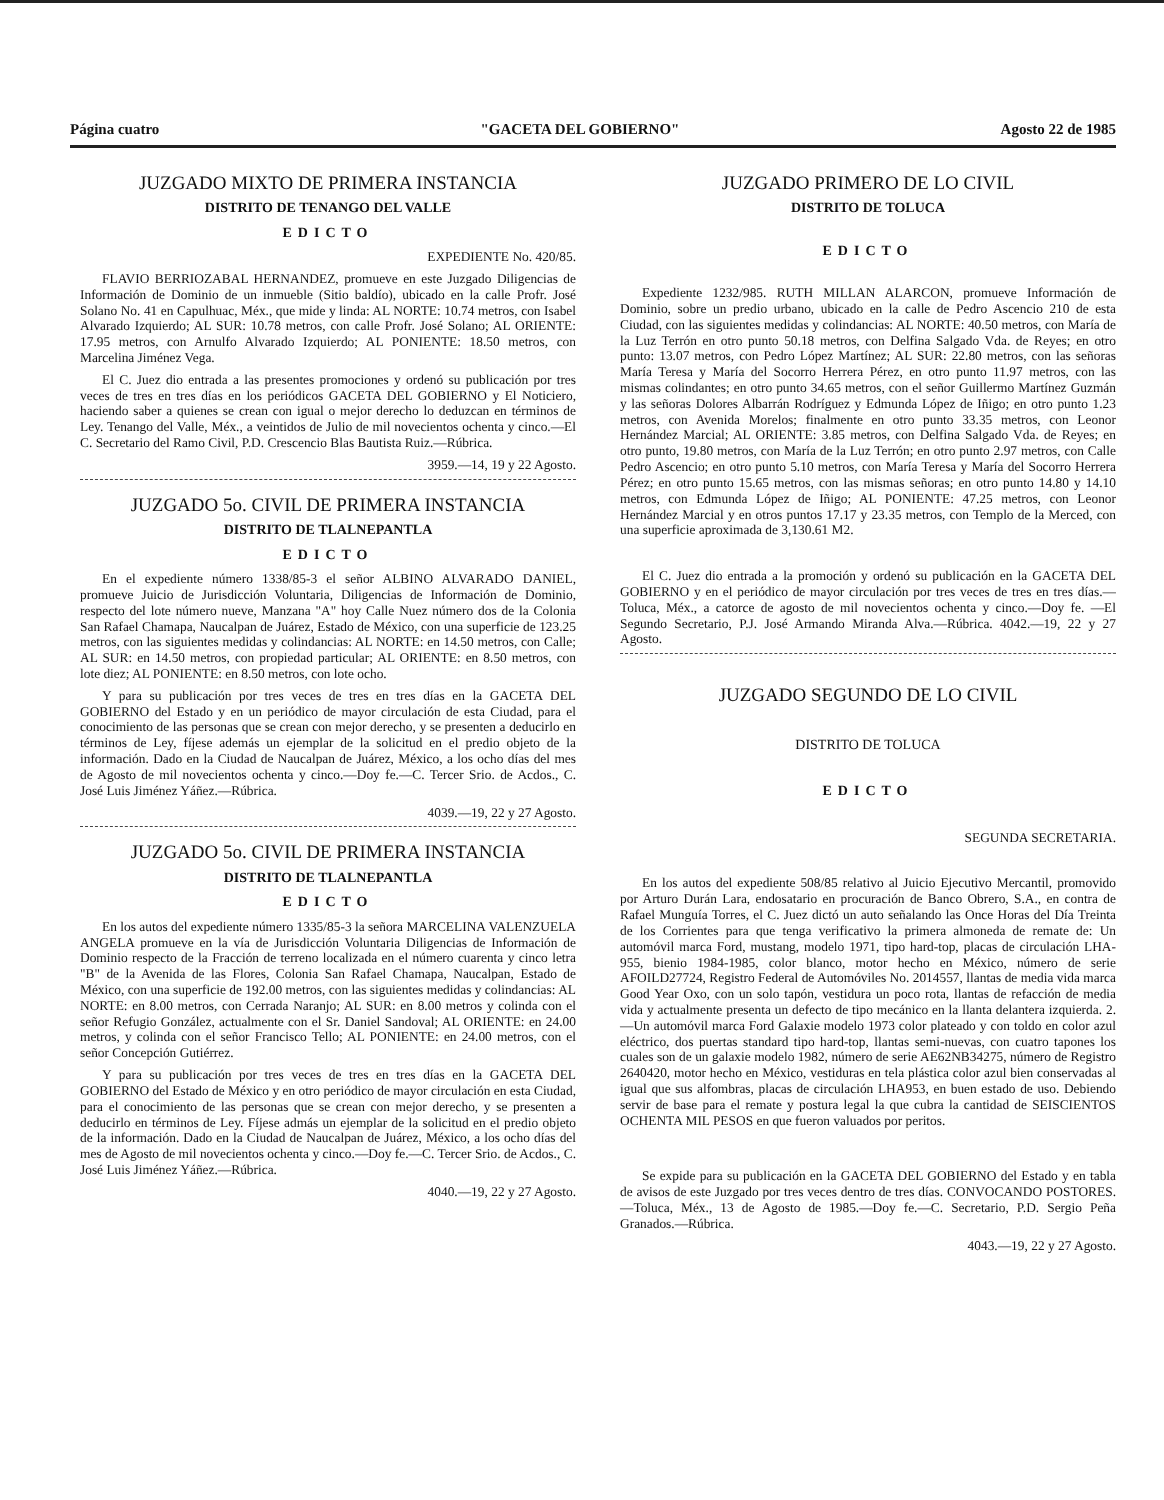Página cuatro "GACETA DEL GOBIERNO" Agosto 22 de 1985
JUZGADO MIXTO DE PRIMERA INSTANCIA
DISTRITO DE TENANGO DEL VALLE
EDICTO
EXPEDIENTE No. 420/85.
FLAVIO BERRIOZABAL HERNANDEZ, promueve en este Juzgado Diligencias de Información de Dominio de un inmueble (Sitio baldío), ubicado en la calle Profr. José Solano No. 41 en Capulhuac, Méx., que mide y linda: AL NORTE: 10.74 metros, con Isabel Alvarado Izquierdo; AL SUR: 10.78 metros, con calle Profr. José Solano; AL ORIENTE: 17.95 metros, con Arnulfo Alvarado Izquierdo; AL PONIENTE: 18.50 metros, con Marcelina Jiménez Vega.
El C. Juez dio entrada a las presentes promociones y ordenó su publicación por tres veces de tres en tres días en los periódicos GACETA DEL GOBIERNO y El Noticiero, haciendo saber a quienes se crean con igual o mejor derecho lo deduzcan en términos de Ley. Tenango del Valle, Méx., a veintidos de Julio de mil novecientos ochenta y cinco.—El C. Secretario del Ramo Civil, P.D. Crescencio Blas Bautista Ruiz.—Rúbrica.
3959.—14, 19 y 22 Agosto.
JUZGADO 5o. CIVIL DE PRIMERA INSTANCIA
DISTRITO DE TLALNEPANTLA
EDICTO
En el expediente número 1338/85-3 el señor ALBINO ALVARADO DANIEL, promueve Juicio de Jurisdicción Voluntaria, Diligencias de Información de Dominio, respecto del lote número nueve, Manzana "A" hoy Calle Nuez número dos de la Colonia San Rafael Chamapa, Naucalpan de Juárez, Estado de México, con una superficie de 123.25 metros, con las siguientes medidas y colindancias: AL NORTE: en 14.50 metros, con Calle; AL SUR: en 14.50 metros, con propiedad particular; AL ORIENTE: en 8.50 metros, con lote diez; AL PONIENTE: en 8.50 metros, con lote ocho.
Y para su publicación por tres veces de tres en tres días en la GACETA DEL GOBIERNO del Estado y en un periódico de mayor circulación de esta Ciudad, para el conocimiento de las personas que se crean con mejor derecho, y se presenten a deducirlo en términos de Ley, fíjese además un ejemplar de la solicitud en el predio objeto de la información. Dado en la Ciudad de Naucalpan de Juárez, México, a los ocho días del mes de Agosto de mil novecientos ochenta y cinco.—Doy fe.—C. Tercer Srio. de Acdos., C. José Luis Jiménez Yáñez.—Rúbrica.
4039.—19, 22 y 27 Agosto.
JUZGADO 5o. CIVIL DE PRIMERA INSTANCIA
DISTRITO DE TLALNEPANTLA
EDICTO
En los autos del expediente número 1335/85-3 la señora MARCELINA VALENZUELA ANGELA promueve en la vía de Jurisdicción Voluntaria Diligencias de Información de Dominio respecto de la Fracción de terreno localizada en el número cuarenta y cinco letra "B" de la Avenida de las Flores, Colonia San Rafael Chamapa, Naucalpan, Estado de México, con una superficie de 192.00 metros, con las siguientes medidas y colindancias: AL NORTE: en 8.00 metros, con Cerrada Naranjo; AL SUR: en 8.00 metros y colinda con el señor Refugio González, actualmente con el Sr. Daniel Sandoval; AL ORIENTE: en 24.00 metros, y colinda con el señor Francisco Tello; AL PONIENTE: en 24.00 metros, con el señor Concepción Gutiérrez.
Y para su publicación por tres veces de tres en tres días en la GACETA DEL GOBIERNO del Estado de México y en otro periódico de mayor circulación en esta Ciudad, para el conocimiento de las personas que se crean con mejor derecho, y se presenten a deducirlo en términos de Ley. Fíjese admás un ejemplar de la solicitud en el predio objeto de la información. Dado en la Ciudad de Naucalpan de Juárez, México, a los ocho días del mes de Agosto de mil novecientos ochenta y cinco.—Doy fe.—C. Tercer Srio. de Acdos., C. José Luis Jiménez Yáñez.—Rúbrica.
4040.—19, 22 y 27 Agosto.
JUZGADO PRIMERO DE LO CIVIL
DISTRITO DE TOLUCA
EDICTO
Expediente 1232/985. RUTH MILLAN ALARCON, promueve Información de Dominio, sobre un predio urbano, ubicado en la calle de Pedro Ascencio 210 de esta Ciudad, con las siguientes medidas y colindancias: AL NORTE: 40.50 metros, con María de la Luz Terrón en otro punto 50.18 metros, con Delfina Salgado Vda. de Reyes; en otro punto: 13.07 metros, con Pedro López Martínez; AL SUR: 22.80 metros, con las señoras María Teresa y María del Socorro Herrera Pérez, en otro punto 11.97 metros, con las mismas colindantes; en otro punto 34.65 metros, con el señor Guillermo Martínez Guzmán y las señoras Dolores Albarrán Rodríguez y Edmunda López de Iñigo; en otro punto 1.23 metros, con Avenida Morelos; finalmente en otro punto 33.35 metros, con Leonor Hernández Marcial; AL ORIENTE: 3.85 metros, con Delfina Salgado Vda. de Reyes; en otro punto, 19.80 metros, con María de la Luz Terrón; en otro punto 2.97 metros, con Calle Pedro Ascencio; en otro punto 5.10 metros, con María Teresa y María del Socorro Herrera Pérez; en otro punto 15.65 metros, con las mismas señoras; en otro punto 14.80 y 14.10 metros, con Edmunda López de Iñigo; AL PONIENTE: 47.25 metros, con Leonor Hernández Marcial y en otros puntos 17.17 y 23.35 metros, con Templo de la Merced, con una superficie aproximada de 3,130.61 M2.
El C. Juez dio entrada a la promoción y ordenó su publicación en la GACETA DEL GOBIERNO y en el periódico de mayor circulación por tres veces de tres en tres días.—Toluca, Méx., a catorce de agosto de mil novecientos ochenta y cinco.—Doy fe. —El Segundo Secretario, P.J. José Armando Miranda Alva.—Rúbrica. 4042.—19, 22 y 27 Agosto.
JUZGADO SEGUNDO DE LO CIVIL
DISTRITO DE TOLUCA
EDICTO
SEGUNDA SECRETARIA.
En los autos del expediente 508/85 relativo al Juicio Ejecutivo Mercantil, promovido por Arturo Durán Lara, endosatario en procuración de Banco Obrero, S.A., en contra de Rafael Munguía Torres, el C. Juez dictó un auto señalando las Once Horas del Día Treinta de los Corrientes para que tenga verificativo la primera almoneda de remate de: Un automóvil marca Ford, mustang, modelo 1971, tipo hard-top, placas de circulación LHA-955, bienio 1984-1985, color blanco, motor hecho en México, número de serie AFOILD27724, Registro Federal de Automóviles No. 2014557, llantas de media vida marca Good Year Oxo, con un solo tapón, vestidura un poco rota, llantas de refacción de media vida y actualmente presenta un defecto de tipo mecánico en la llanta delantera izquierda. 2.—Un automóvil marca Ford Galaxie modelo 1973 color plateado y con toldo en color azul eléctrico, dos puertas standard tipo hard-top, llantas semi-nuevas, con cuatro tapones los cuales son de un galaxie modelo 1982, número de serie AE62NB34275, número de Registro 2640420, motor hecho en México, vestiduras en tela plástica color azul bien conservadas al igual que sus alfombras, placas de circulación LHA953, en buen estado de uso. Debiendo servir de base para el remate y postura legal la que cubra la cantidad de SEISCIENTOS OCHENTA MIL PESOS en que fueron valuados por peritos.
Se expide para su publicación en la GACETA DEL GOBIERNO del Estado y en tabla de avisos de este Juzgado por tres veces dentro de tres días. CONVOCANDO POSTORES.—Toluca, Méx., 13 de Agosto de 1985.—Doy fe.—C. Secretario, P.D. Sergio Peña Granados.—Rúbrica.
4043.—19, 22 y 27 Agosto.